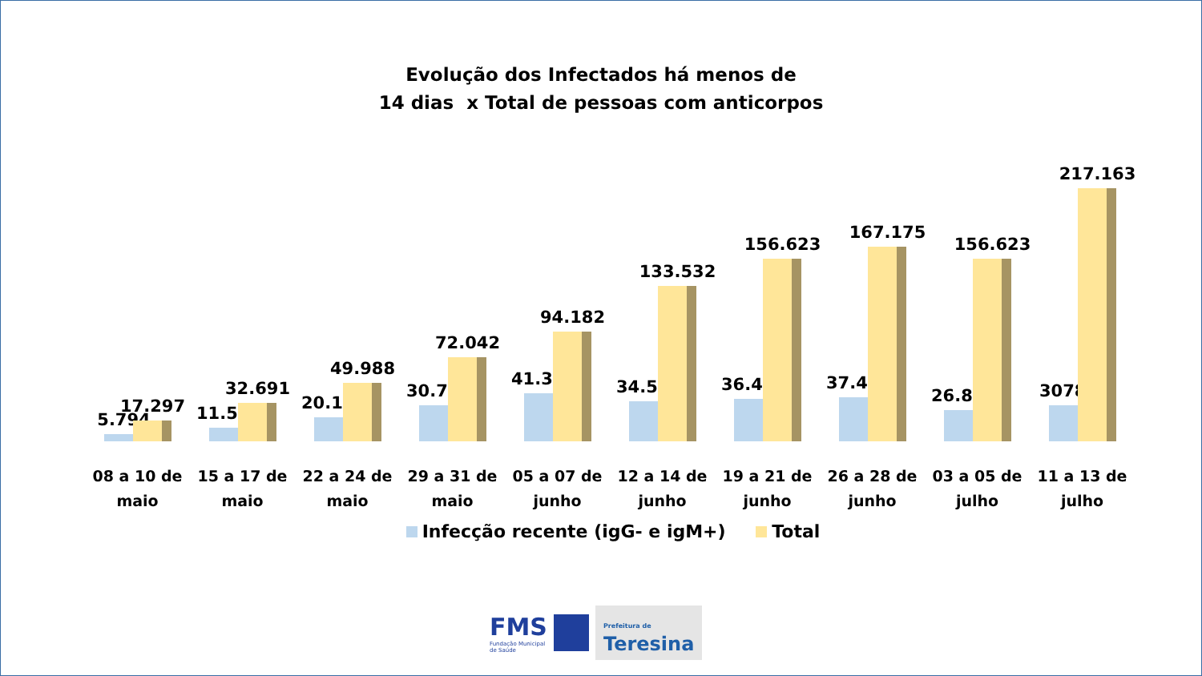Evolução dos Infectados há menos de
14 dias x Total de pessoas com anticorpos
5.794
17.297
08 a 10 de
maio
11.502
32.691
15 a 17 de
maio
20.151
49.988
22 a 24 de
maio
30.788
72.042
29 a 31 de
maio
41.340
94.182
05 a 07 de
junho
34.594
133.532
12 a 14 de
junho
36.496
156.623
19 a 21 de
junho
37.448
167.175
26 a 28 de
junho
26.897
156.623
03 a 05 de
julho
30788
217.163
11 a 13 de
julho
Infecção recente (igG- e igM+) Total
FMS
Fundação Municipal
de Saúde
Prefeitura de
Teresina